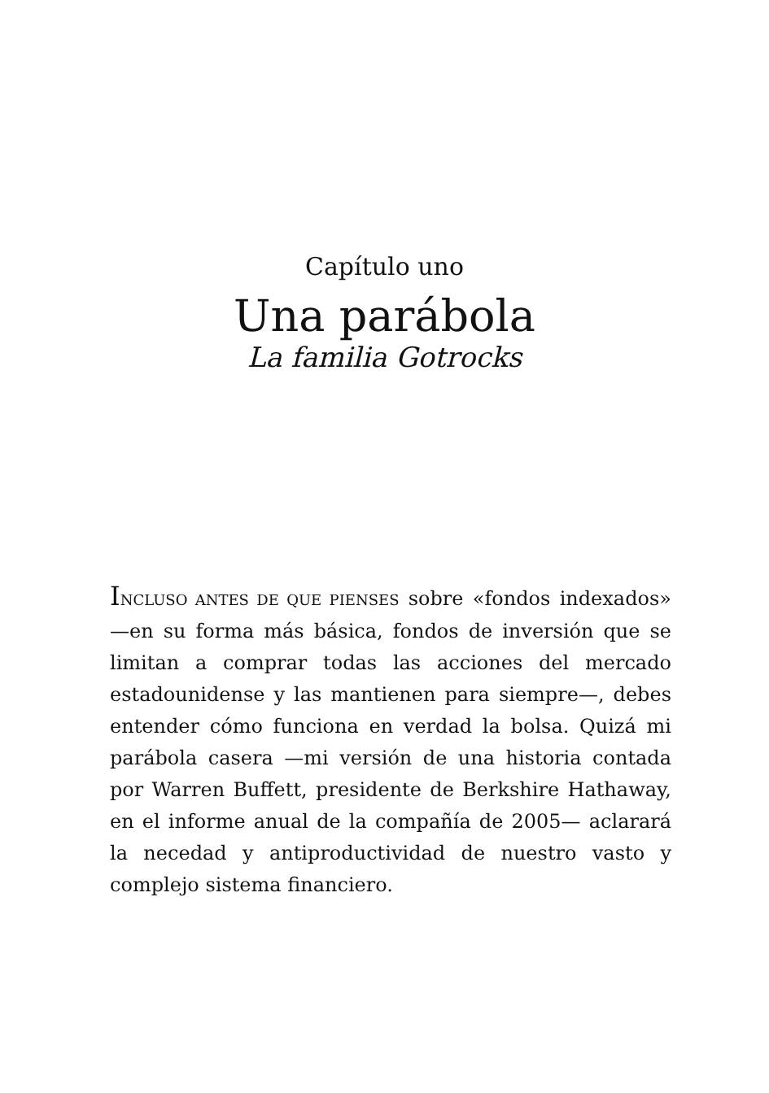Capítulo uno
Una parábola
La familia Gotrocks
INCLUSO ANTES DE QUE PIENSES sobre «fondos indexados» —en su forma más básica, fondos de inversión que se limitan a comprar todas las acciones del mercado estadounidense y las mantienen para siempre—, debes entender cómo funciona en verdad la bolsa. Quizá mi parábola casera —mi versión de una historia contada por Warren Buffett, presidente de Berkshire Hathaway, en el informe anual de la compañía de 2005— aclarará la necedad y antiproductividad de nuestro vasto y complejo sistema financiero.